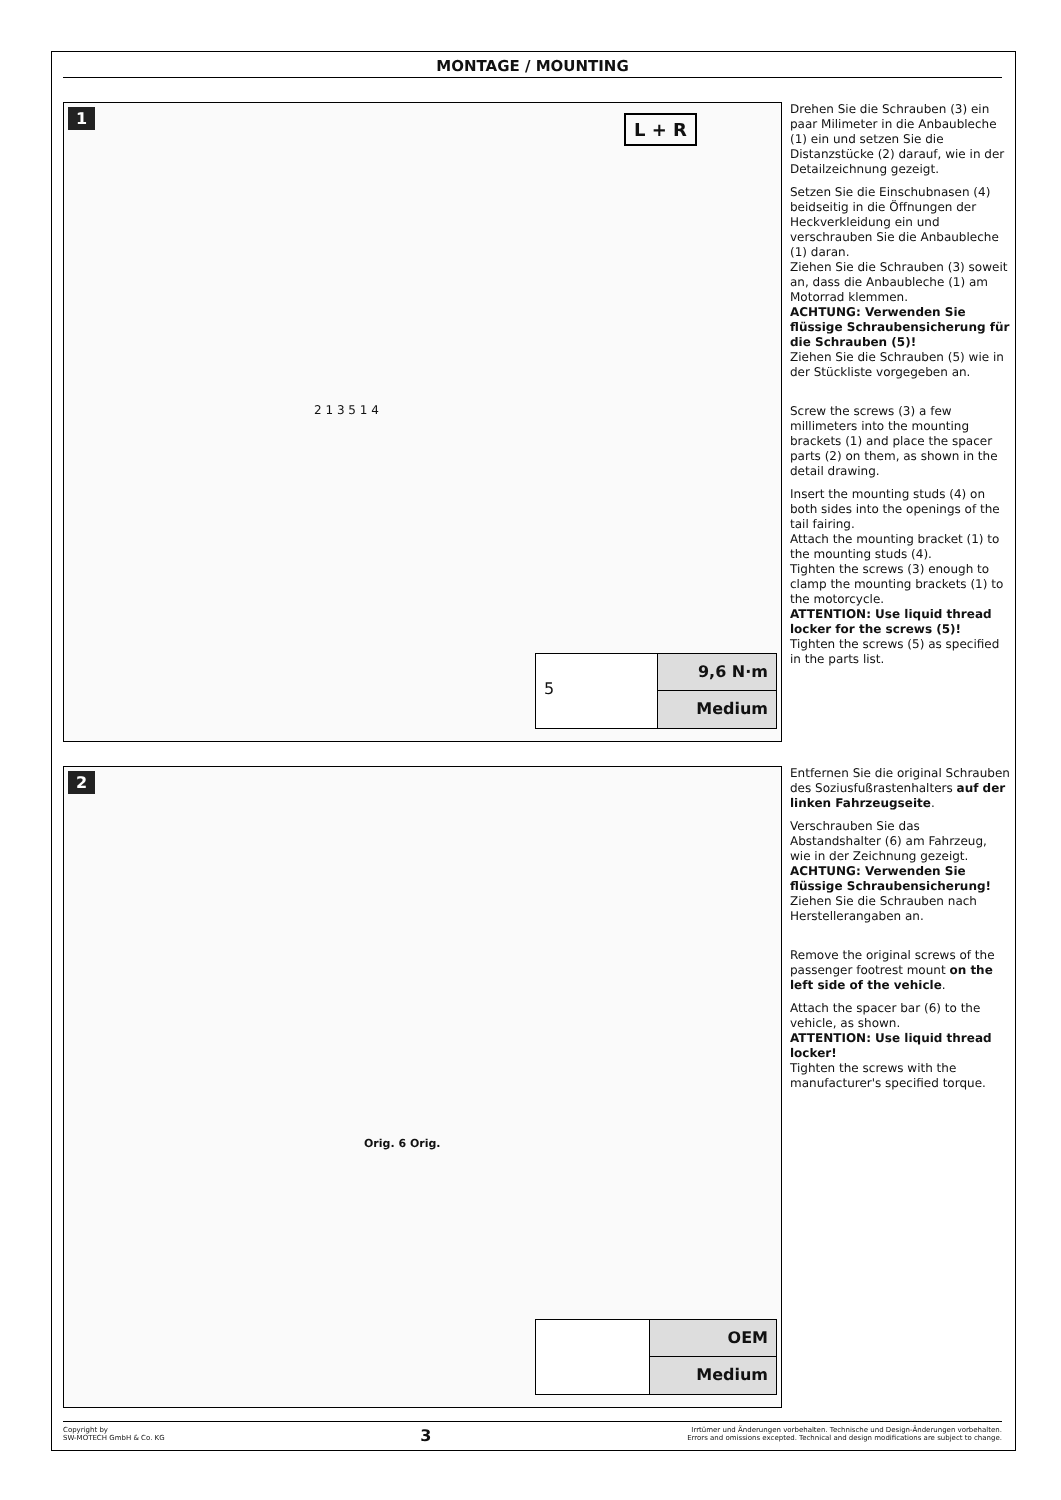MONTAGE / MOUNTING
1
L + R
2 1 3 5 1 4
5
9,6 N·m
Medium
Drehen Sie die Schrauben (3) ein paar Milimeter in die Anbaubleche (1) ein und setzen Sie die Distanzstücke (2) darauf, wie in der Detailzeichnung gezeigt.
Setzen Sie die Einschubnasen (4) beidseitig in die Öffnungen der Heckverkleidung ein und verschrauben Sie die Anbaubleche (1) daran.
Ziehen Sie die Schrauben (3) soweit an, dass die Anbaubleche (1) am Motorrad klemmen.
ACHTUNG: Verwenden Sie flüssige Schraubensicherung für die Schrauben (5)!
Ziehen Sie die Schrauben (5) wie in der Stückliste vorgegeben an.
Screw the screws (3) a few millimeters into the mounting brackets (1) and place the spacer parts (2) on them, as shown in the detail drawing.
Insert the mounting studs (4) on both sides into the openings of the tail fairing.
Attach the mounting bracket (1) to the mounting studs (4).
Tighten the screws (3) enough to clamp the mounting brackets (1) to the motorcycle.
ATTENTION: Use liquid thread locker for the screws (5)!
Tighten the screws (5) as specified in the parts list.
2
Orig. 6 Orig.
OEM
Medium
Entfernen Sie die original Schrauben des Soziusfußrastenhalters auf der linken Fahrzeugseite.
Verschrauben Sie das Abstandshalter (6) am Fahrzeug, wie in der Zeichnung gezeigt.
ACHTUNG: Verwenden Sie flüssige Schraubensicherung!
Ziehen Sie die Schrauben nach Herstellerangaben an.
Remove the original screws of the passenger footrest mount on the left side of the vehicle.
Attach the spacer bar (6) to the vehicle, as shown.
ATTENTION: Use liquid thread locker!
Tighten the screws with the manufacturer's specified torque.
Copyright by
SW-MOTECH GmbH & Co. KG
3
Irrtümer und Änderungen vorbehalten. Technische und Design-Änderungen vorbehalten.
Errors and omissions excepted. Technical and design modifications are subject to change.